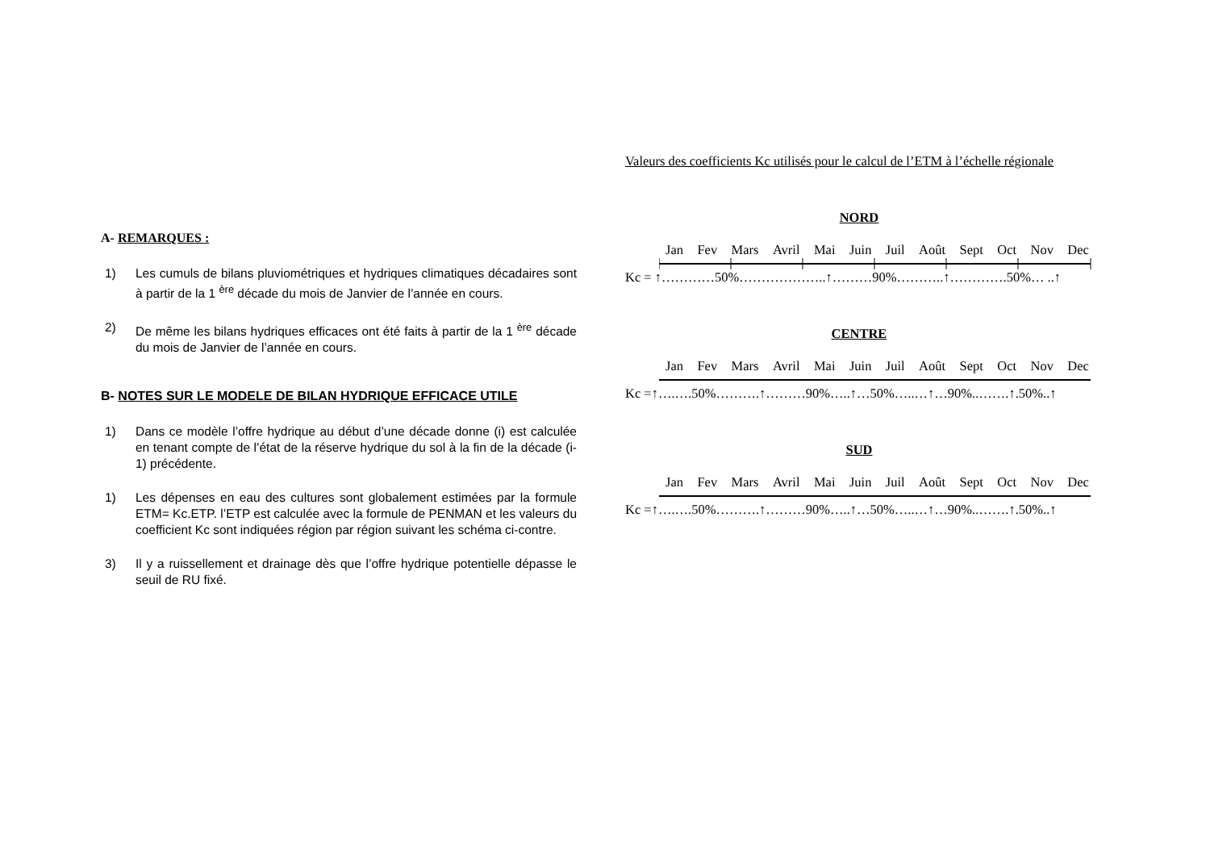A- REMARQUES :
1) Les cumuls de bilans pluviométriques et hydriques climatiques décadaires sont à partir de la 1 <sup>ère</sup> décade du mois de Janvier de l’année en cours.
2) De même les bilans hydriques efficaces ont été faits à partir de la 1 <sup>ère</sup> décade du mois de Janvier de l’année en cours.
B- NOTES SUR LE MODELE DE BILAN HYDRIQUE EFFICACE UTILE
1) Dans ce modèle l’offre hydrique au début d’une décade donne (i) est calculée en tenant compte de l’état de la réserve hydrique du sol à la fin de la décade (i-1) précédente.
1) Les dépenses en eau des cultures sont globalement estimées par la formule ETM= Kc.ETP. l’ETP est calculée avec la formule de PENMAN et les valeurs du coefficient Kc sont indiquées région par région suivant les schéma ci-contre.
3) Il y a ruissellement et drainage dès que l’offre hydrique potentielle dépasse le seuil de RU fixé.
Valeurs des coefficients Kc utilisés pour le calcul de l’ETM à l’échelle régionale
NORD
Jan Fev Mars Avril Mai Juin Juil Août Sept Oct Nov Dec
Kc = ↑…………50%………………..↑………90%………..↑………….50%… ..↑
CENTRE
Jan Fev Mars Avril Mai Juin Juil Août Sept Oct Nov Dec
Kc =↑….….50%……….↑………90%…..↑…50%…..…↑…90%..…….↑.50%..↑
SUD
Jan Fev Mars Avril Mai Juin Juil Août Sept Oct Nov Dec
Kc =↑….….50%……….↑………90%…..↑…50%…..…↑…90%..…….↑.50%..↑